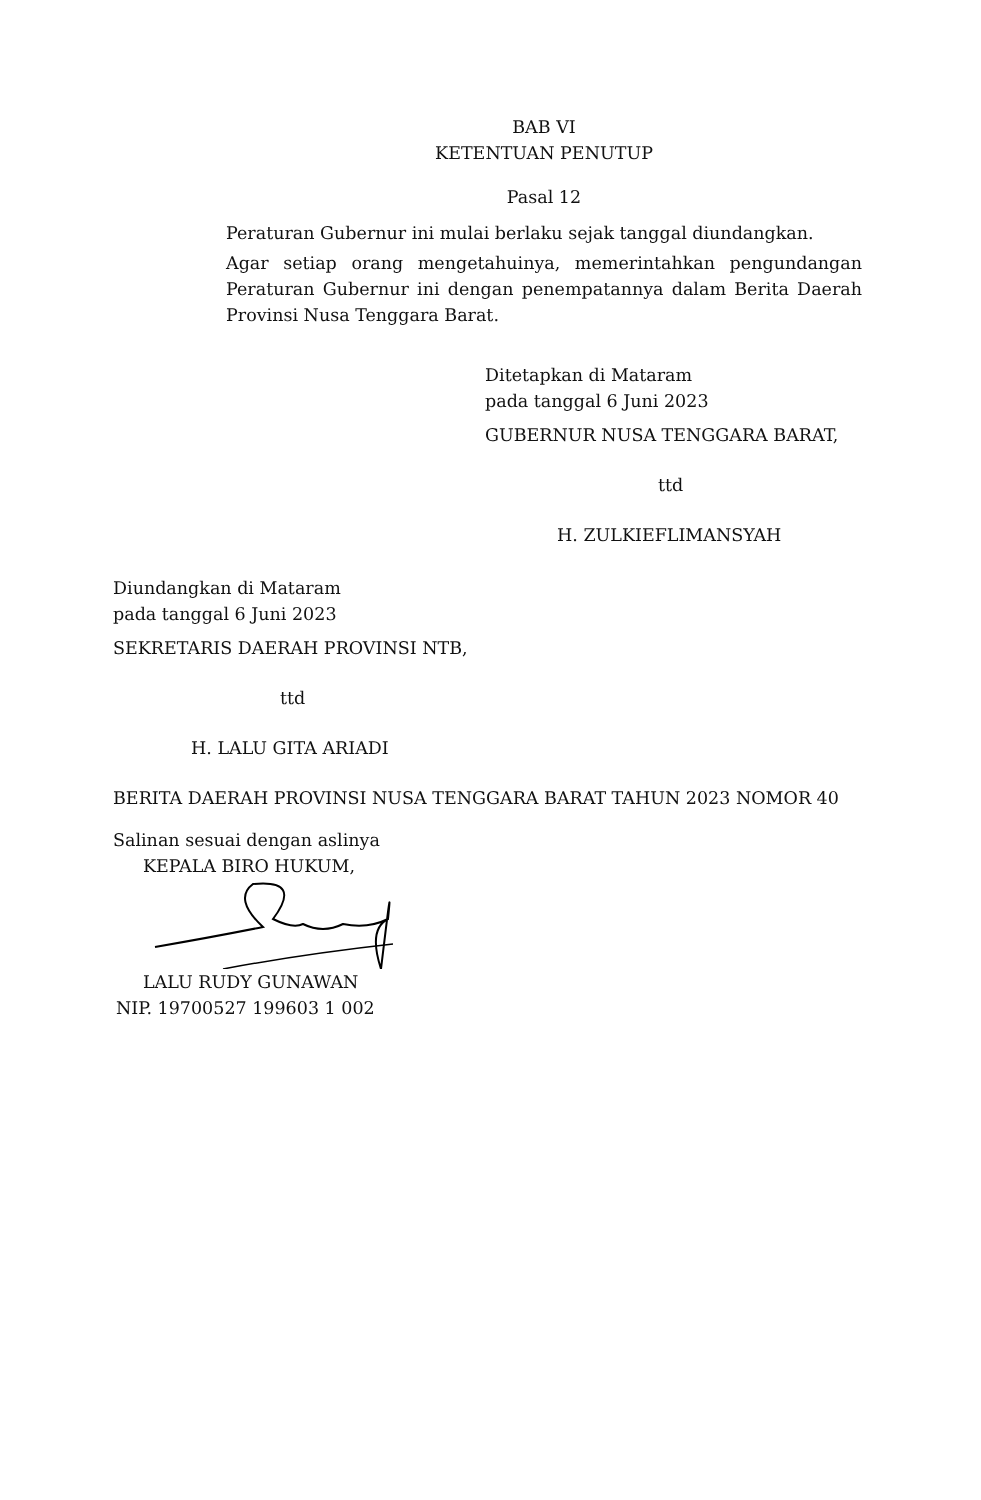BAB VI
KETENTUAN PENUTUP
Pasal 12
Peraturan Gubernur ini mulai berlaku sejak tanggal diundangkan.
Agar setiap orang mengetahuinya, memerintahkan pengundangan Peraturan Gubernur ini dengan penempatannya dalam Berita Daerah Provinsi Nusa Tenggara Barat.
Ditetapkan di Mataram
pada tanggal 6 Juni 2023
GUBERNUR NUSA TENGGARA BARAT,
ttd
H. ZULKIEFLIMANSYAH
Diundangkan di Mataram
pada tanggal 6 Juni 2023
SEKRETARIS DAERAH PROVINSI NTB,
ttd
H. LALU GITA ARIADI
BERITA DAERAH PROVINSI NUSA TENGGARA BARAT TAHUN 2023 NOMOR 40
Salinan sesuai dengan aslinya
KEPALA BIRO HUKUM,
LALU RUDY GUNAWAN
NIP. 19700527 199603 1 002